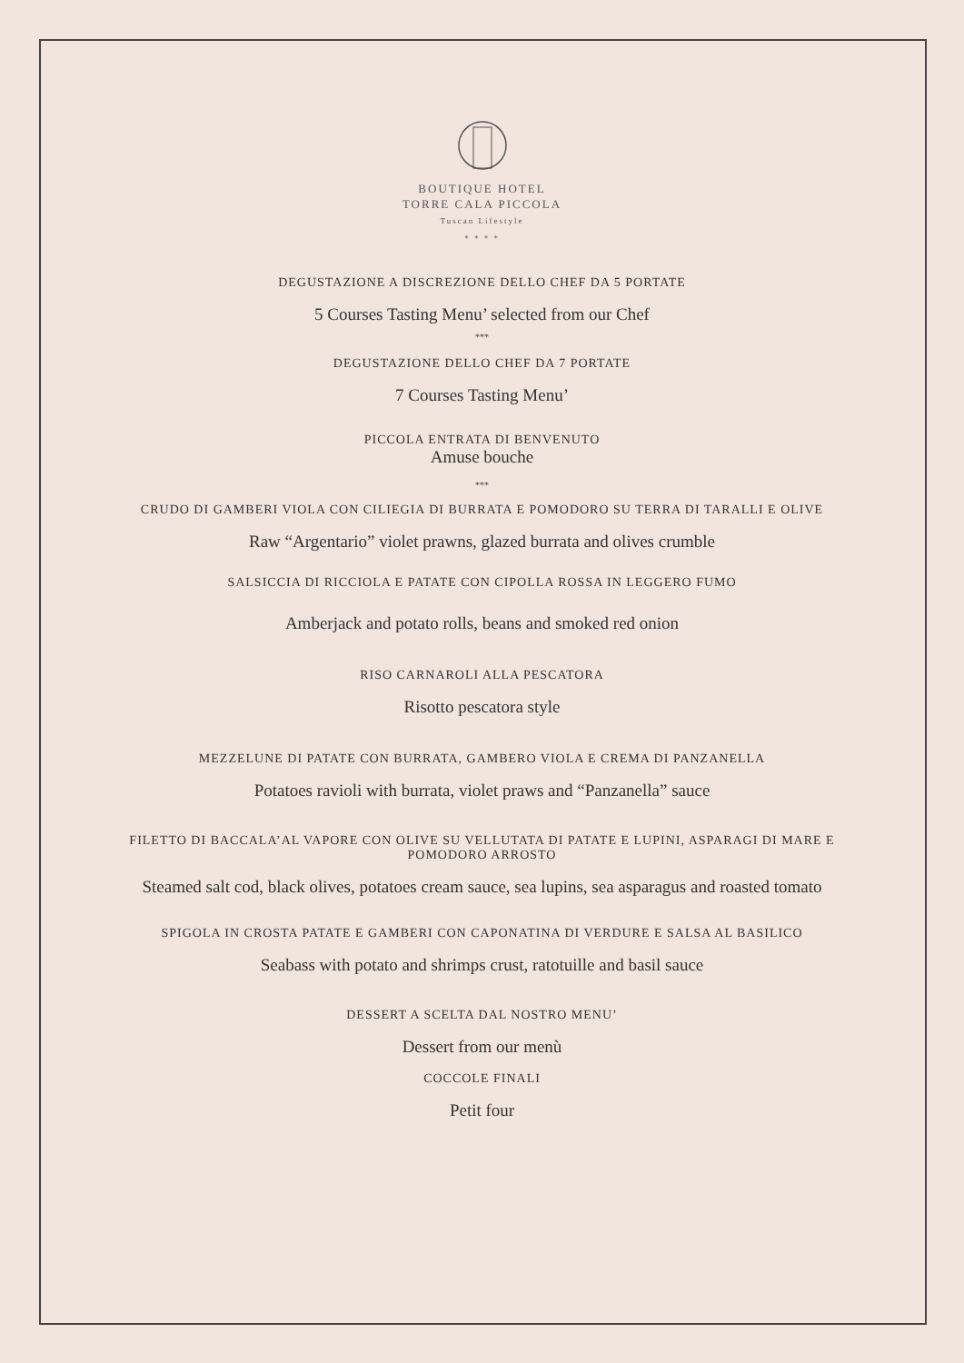BOUTIQUE HOTEL
TORRE CALA PICCOLA
Tuscan Lifestyle
* * * *
DEGUSTAZIONE A DISCREZIONE DELLO CHEF DA 5 PORTATE
5 Courses Tasting Menu’ selected from our Chef
***
DEGUSTAZIONE DELLO CHEF DA 7 PORTATE
7 Courses Tasting Menu’
PICCOLA ENTRATA DI BENVENUTO
Amuse bouche
***
CRUDO DI GAMBERI VIOLA CON CILIEGIA DI BURRATA E POMODORO SU TERRA DI TARALLI E OLIVE
Raw “Argentario” violet prawns, glazed burrata and olives crumble
SALSICCIA DI RICCIOLA E PATATE CON CIPOLLA ROSSA IN LEGGERO FUMO
Amberjack and potato rolls, beans and smoked red onion
RISO CARNAROLI ALLA PESCATORA
Risotto pescatora style
MEZZELUNE DI PATATE CON BURRATA, GAMBERO VIOLA E CREMA DI PANZANELLA
Potatoes ravioli with burrata, violet praws and “Panzanella” sauce
FILETTO DI BACCALA’AL VAPORE CON OLIVE SU VELLUTATA DI PATATE E LUPINI, ASPARAGI DI MARE E POMODORO ARROSTO
Steamed salt cod, black olives, potatoes cream sauce, sea lupins, sea asparagus and roasted tomato
SPIGOLA IN CROSTA PATATE E GAMBERI CON CAPONATINA DI VERDURE E SALSA AL BASILICO
Seabass with potato and shrimps crust, ratotuille and basil sauce
DESSERT A SCELTA DAL NOSTRO MENU’
Dessert from our menù
COCCOLE FINALI
Petit four